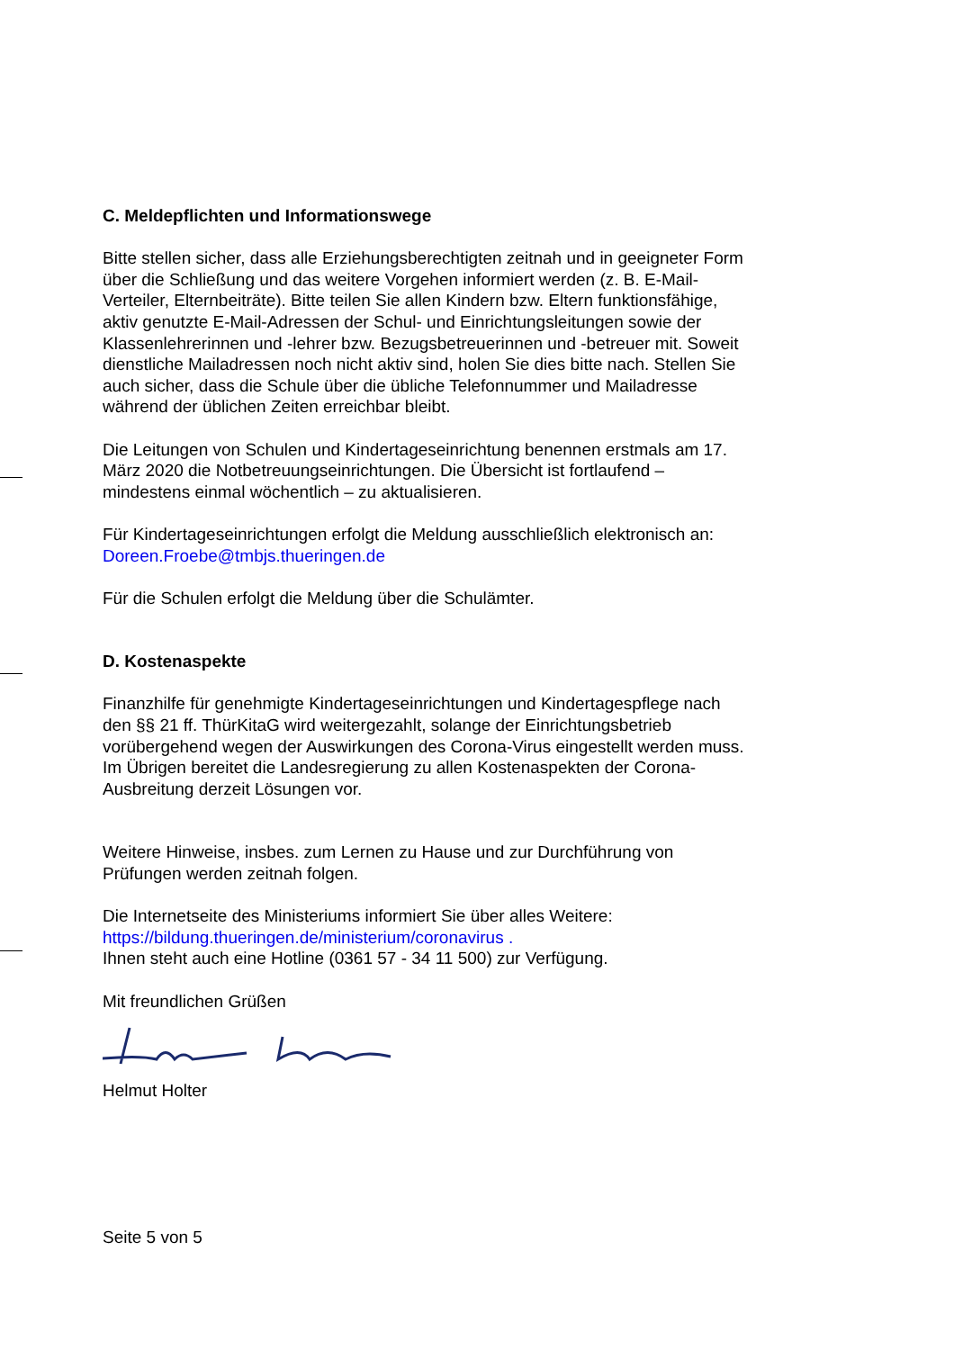C. Meldepflichten und Informationswege
Bitte stellen sicher, dass alle Erziehungsberechtigten zeitnah und in geeigneter Form über die Schließung und das weitere Vorgehen informiert werden (z. B. E-Mail-Verteiler, Elternbeiträte). Bitte teilen Sie allen Kindern bzw. Eltern funktionsfähige, aktiv genutzte E-Mail-Adressen der Schul- und Einrichtungsleitungen sowie der Klassenlehrerinnen und -lehrer bzw. Bezugsbetreuerinnen und -betreuer mit. Soweit dienstliche Mailadressen noch nicht aktiv sind, holen Sie dies bitte nach. Stellen Sie auch sicher, dass die Schule über die übliche Telefonnummer und Mailadresse während der üblichen Zeiten erreichbar bleibt.
Die Leitungen von Schulen und Kindertageseinrichtung benennen erstmals am 17. März 2020 die Notbetreuungseinrichtungen. Die Übersicht ist fortlaufend – mindestens einmal wöchentlich – zu aktualisieren.
Für Kindertageseinrichtungen erfolgt die Meldung ausschließlich elektronisch an: Doreen.Froebe@tmbjs.thueringen.de
Für die Schulen erfolgt die Meldung über die Schulämter.
D. Kostenaspekte
Finanzhilfe für genehmigte Kindertageseinrichtungen und Kindertagespflege nach den §§ 21 ff. ThürKitaG wird weitergezahlt, solange der Einrichtungsbetrieb vorübergehend wegen der Auswirkungen des Corona-Virus eingestellt werden muss. Im Übrigen bereitet die Landesregierung zu allen Kostenaspekten der Corona-Ausbreitung derzeit Lösungen vor.
Weitere Hinweise, insbes. zum Lernen zu Hause und zur Durchführung von Prüfungen werden zeitnah folgen.
Die Internetseite des Ministeriums informiert Sie über alles Weitere: https://bildung.thueringen.de/ministerium/coronavirus .
Ihnen steht auch eine Hotline (0361 57 - 34 11 500) zur Verfügung.
Mit freundlichen Grüßen
Helmut Holter
Seite 5 von 5